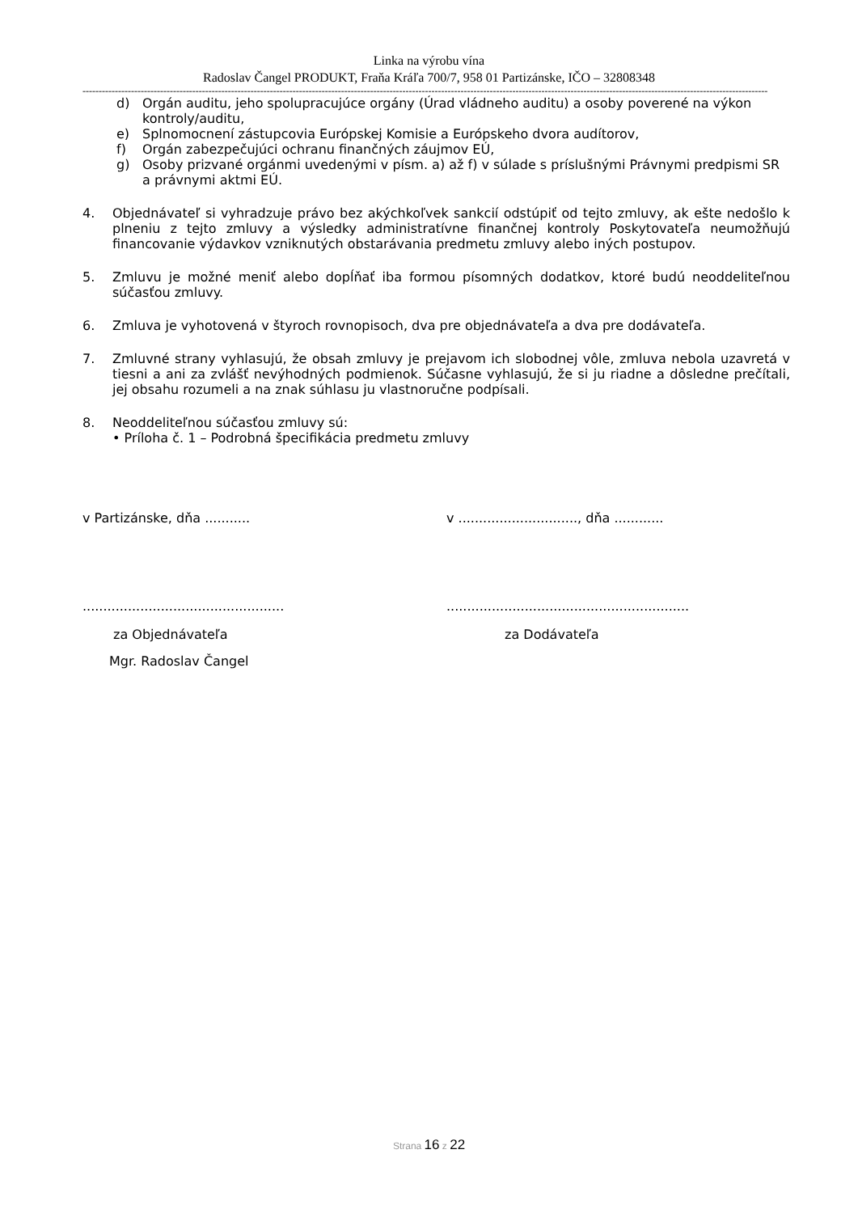Linka na výrobu vína
Radoslav Čangel PRODUKT, Fraňa Kráľa 700/7, 958 01 Partizánske, IČO – 32808348
--------------------------------------------------------------------------------------------------------------------------------------------------------------------------------------------------------------------
d) Orgán auditu, jeho spolupracujúce orgány (Úrad vládneho auditu) a osoby poverené na výkon kontroly/auditu,
e) Splnomocnení zástupcovia Európskej Komisie a Európskeho dvora audítorov,
f) Orgán zabezpečujúci ochranu finančných záujmov EÚ,
g) Osoby prizvané orgánmi uvedenými v písm. a) až f) v súlade s príslušnými Právnymi predpismi SR a právnymi aktmi EÚ.
4. Objednávateľ si vyhradzuje právo bez akýchkoľvek sankcií odstúpiť od tejto zmluvy, ak ešte nedošlo k plneniu z tejto zmluvy a výsledky administratívne finančnej kontroly Poskytovateľa neumožňujú financovanie výdavkov vzniknutých obstarávania predmetu zmluvy alebo iných postupov.
5. Zmluvu je možné meniť alebo dopĺňať iba formou písomných dodatkov, ktoré budú neoddeliteľnou súčasťou zmluvy.
6. Zmluva je vyhotovená v štyroch rovnopisoch, dva pre objednávateľa a dva pre dodávateľa.
7. Zmluvné strany vyhlasujú, že obsah zmluvy je prejavom ich slobodnej vôle, zmluva nebola uzavretá v tiesni a ani za zvlášť nevýhodných podmienok. Súčasne vyhlasujú, že si ju riadne a dôsledne prečítali, jej obsahu rozumeli a na znak súhlasu ju vlastnoručne podpísali.
8. Neoddeliteľnou súčasťou zmluvy sú:
• Príloha č. 1 – Podrobná špecifikácia predmetu zmluvy
v Partizánske, dňa ........... v ............................., dňa ............
.................................................
...........................................................
za Objednávateľa za Dodávateľa
Mgr. Radoslav Čangel
Strana 16 z 22